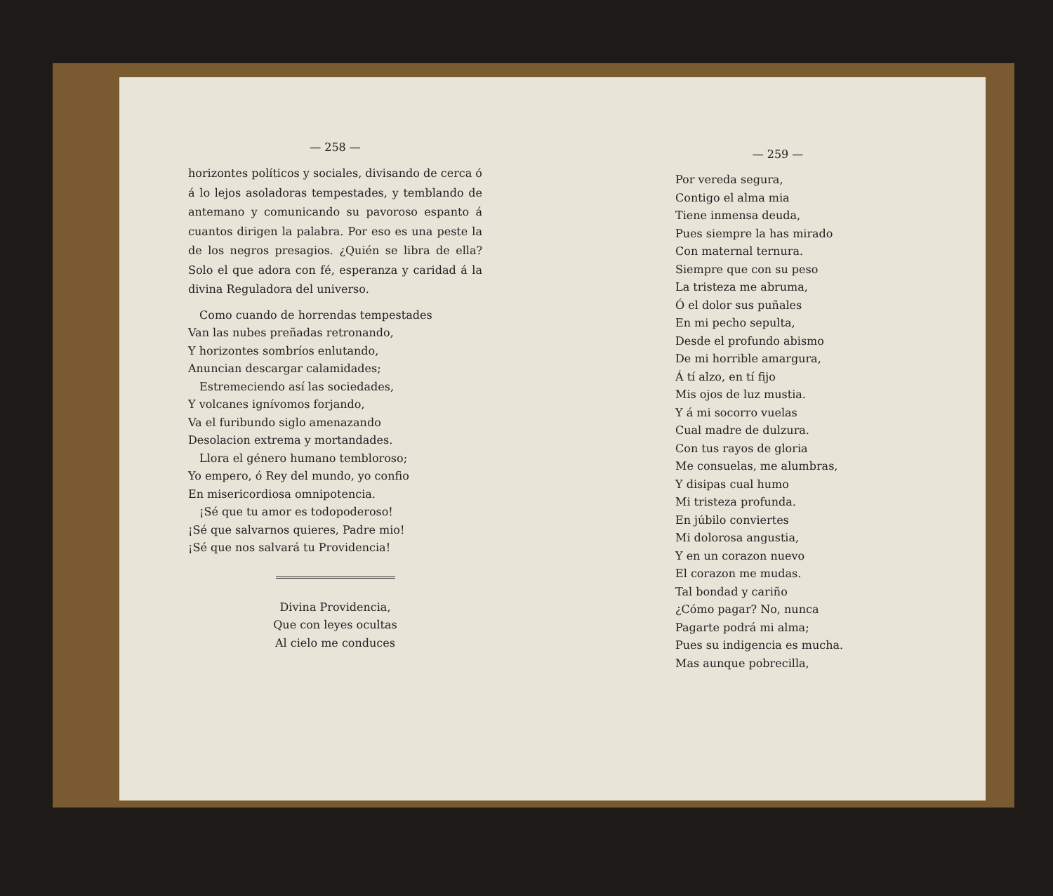— 258 —
horizontes políticos y sociales, divisando de cerca ó á lo lejos asoladoras tempestades, y temblando de antemano y comunicando su pavoroso espanto á cuantos dirigen la palabra. Por eso es una peste la de los negros presagios. ¿Quién se libra de ella? Solo el que adora con fé, esperanza y caridad á la divina Reguladora del universo.
Como cuando de horrendas tempestades
Van las nubes preñadas retronando,
Y horizontes sombríos enlutando,
Anuncian descargar calamidades;
Estremeciendo así las sociedades,
Y volcanes ignívomos forjando,
Va el furibundo siglo amenazando
Desolacion extrema y mortandades.
Llora el género humano tembloroso;
Yo empero, ó Rey del mundo, yo confio
En misericordiosa omnipotencia.
¡Sé que tu amor es todopoderoso!
¡Sé que salvarnos quieres, Padre mio!
¡Sé que nos salvará tu Providencia!
Divina Providencia,
Que con leyes ocultas
Al cielo me conduces
— 259 —
Por vereda segura,
Contigo el alma mia
Tiene inmensa deuda,
Pues siempre la has mirado
Con maternal ternura.
Siempre que con su peso
La tristeza me abruma,
Ó el dolor sus puñales
En mi pecho sepulta,
Desde el profundo abismo
De mi horrible amargura,
Á tí alzo, en tí fijo
Mis ojos de luz mustia.
Y á mi socorro vuelas
Cual madre de dulzura.
Con tus rayos de gloria
Me consuelas, me alumbras,
Y disipas cual humo
Mi tristeza profunda.
En júbilo conviertes
Mi dolorosa angustia,
Y en un corazon nuevo
El corazon me mudas.
Tal bondad y cariño
¿Cómo pagar? No, nunca
Pagarte podrá mi alma;
Pues su indigencia es mucha.
Mas aunque pobrecilla,